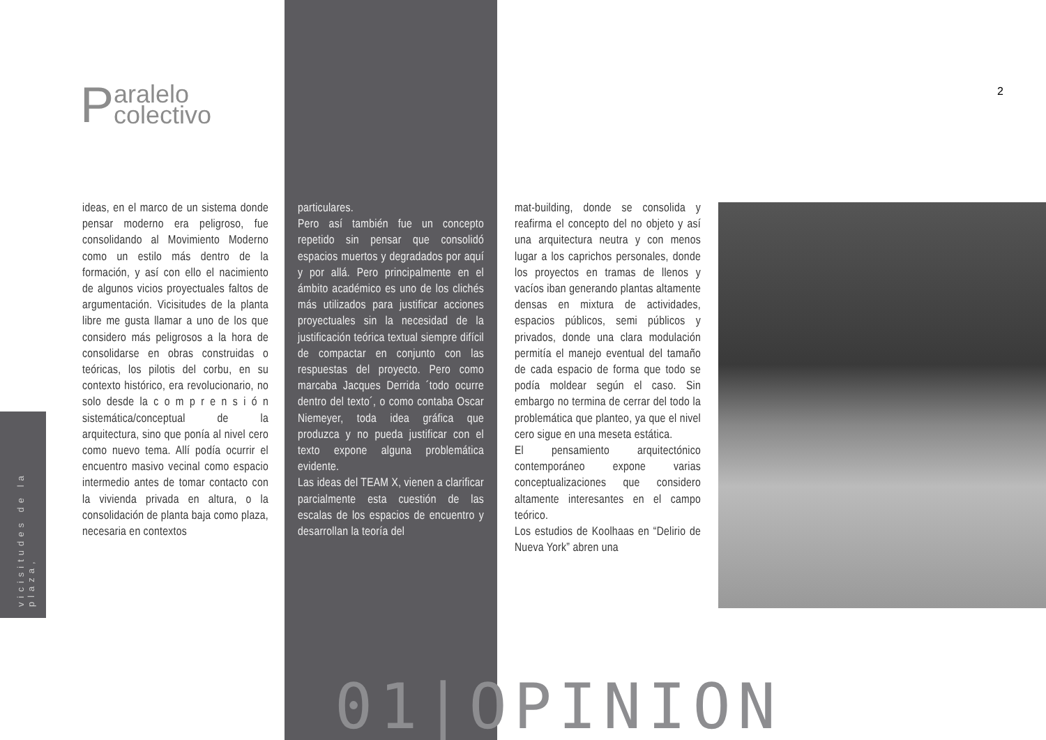Paralelo
colectivo
2
vicisitudes de la plaza,
ideas, en el marco de un sistema donde pensar moderno era peligroso, fue consolidando al Movimiento Moderno como un estilo más dentro de la formación, y así con ello el nacimiento de algunos vicios proyectuales faltos de argumentación. Vicisitudes de la planta libre me gusta llamar a uno de los que considero más peligrosos a la hora de consolidarse en obras construidas o teóricas, los pilotis del corbu, en su contexto histórico, era revolucionario, no solo desde la c o m p r e n s i ó n sistemática/conceptual de la arquitectura, sino que ponía al nivel cero como nuevo tema. Allí podía ocurrir el encuentro masivo vecinal como espacio intermedio antes de tomar contacto con la vivienda privada en altura, o la consolidación de planta baja como plaza, necesaria en contextos
particulares.
Pero así también fue un concepto repetido sin pensar que consolidó espacios muertos y degradados por aquí y por allá. Pero principalmente en el ámbito académico es uno de los clichés más utilizados para justificar acciones proyectuales sin la necesidad de la justificación teórica textual siempre difícil de compactar en conjunto con las respuestas del proyecto. Pero como marcaba Jacques Derrida ´todo ocurre dentro del texto´, o como contaba Oscar Niemeyer, toda idea gráfica que produzca y no pueda justificar con el texto expone alguna problemática evidente.
Las ideas del TEAM X, vienen a clarificar parcialmente esta cuestión de las escalas de los espacios de encuentro y desarrollan la teoría del
mat-building, donde se consolida y reafirma el concepto del no objeto y así una arquitectura neutra y con menos lugar a los caprichos personales, donde los proyectos en tramas de llenos y vacíos iban generando plantas altamente densas en mixtura de actividades, espacios públicos, semi públicos y privados, donde una clara modulación permitía el manejo eventual del tamaño de cada espacio de forma que todo se podía moldear según el caso. Sin embargo no termina de cerrar del todo la problemática que planteo, ya que el nivel cero sigue en una meseta estática.
El pensamiento arquitectónico contemporáneo expone varias conceptualizaciones que considero altamente interesantes en el campo teórico.
Los estudios de Koolhaas en “Delirio de Nueva York” abren una
01|OPINION